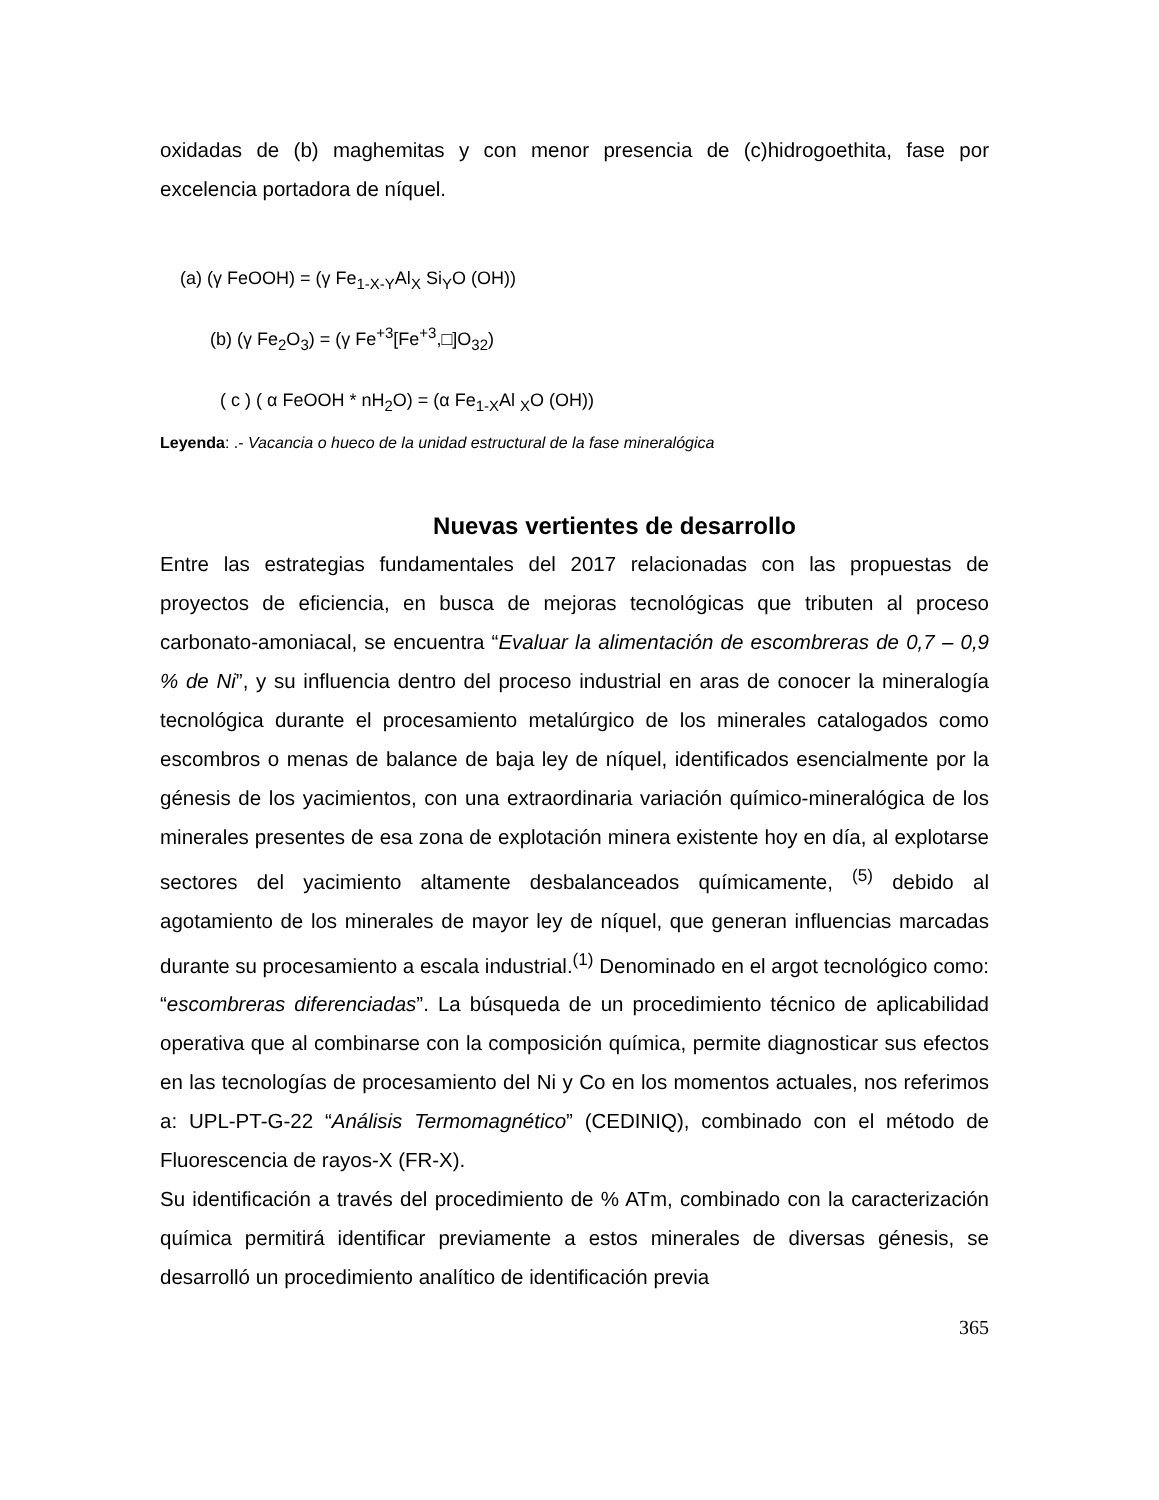oxidadas de (b) maghemitas y con menor presencia de (c)hidrogoethita, fase por excelencia portadora de níquel.
(a) (γ FeOOH) = (γ Fe<sub>1-X-Y</sub>Al<sub>X</sub> Si<sub>Y</sub>O (OH))
(b) (γ Fe<sub>2</sub>O<sub>3</sub>) = (γ Fe<sup>+3</sup>[Fe<sup>+3</sup>,□]O<sub>32</sub>)
( c ) ( α FeOOH * nH<sub>2</sub>O) = (α Fe<sub>1-X</sub>Al <sub>X</sub>O (OH))
Leyenda: .- Vacancia o hueco de la unidad estructural de la fase mineralógica
Nuevas vertientes de desarrollo
Entre las estrategias fundamentales del 2017 relacionadas con las propuestas de proyectos de eficiencia, en busca de mejoras tecnológicas que tributen al proceso carbonato-amoniacal, se encuentra “Evaluar la alimentación de escombreras de 0,7 – 0,9 % de Ni”, y su influencia dentro del proceso industrial en aras de conocer la mineralogía tecnológica durante el procesamiento metalúrgico de los minerales catalogados como escombros o menas de balance de baja ley de níquel, identificados esencialmente por la génesis de los yacimientos, con una extraordinaria variación químico-mineralógica de los minerales presentes de esa zona de explotación minera existente hoy en día, al explotarse sectores del yacimiento altamente desbalanceados químicamente, <sup>(5)</sup> debido al agotamiento de los minerales de mayor ley de níquel, que generan influencias marcadas durante su procesamiento a escala industrial.<sup>(1)</sup> Denominado en el argot tecnológico como: “escombreras diferenciadas”. La búsqueda de un procedimiento técnico de aplicabilidad operativa que al combinarse con la composición química, permite diagnosticar sus efectos en las tecnologías de procesamiento del Ni y Co en los momentos actuales, nos referimos a: UPL-PT-G-22 “Análisis Termomagnético” (CEDINIQ), combinado con el método de Fluorescencia de rayos-X (FR-X).
Su identificación a través del procedimiento de % ATm, combinado con la caracterización química permitirá identificar previamente a estos minerales de diversas génesis, se desarrolló un procedimiento analítico de identificación previa
365